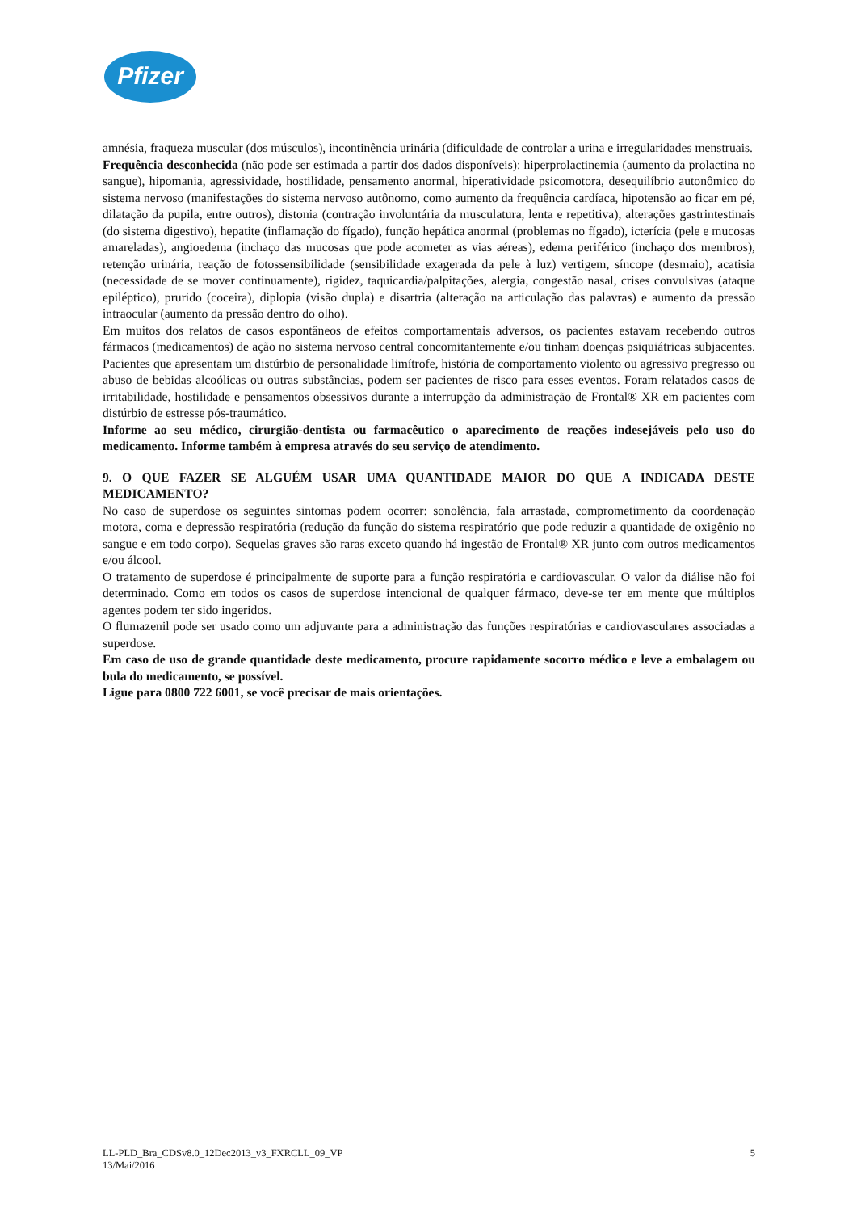Pfizer
amnésia, fraqueza muscular (dos músculos), incontinência urinária (dificuldade de controlar a urina e irregularidades menstruais.
Frequência desconhecida (não pode ser estimada a partir dos dados disponíveis): hiperprolactinemia (aumento da prolactina no sangue), hipomania, agressividade, hostilidade, pensamento anormal, hiperatividade psicomotora, desequilíbrio autonômico do sistema nervoso (manifestações do sistema nervoso autônomo, como aumento da frequência cardíaca, hipotensão ao ficar em pé, dilatação da pupila, entre outros), distonia (contração involuntária da musculatura, lenta e repetitiva), alterações gastrintestinais (do sistema digestivo), hepatite (inflamação do fígado), função hepática anormal (problemas no fígado), icterícia (pele e mucosas amareladas), angioedema (inchaço das mucosas que pode acometer as vias aéreas), edema periférico (inchaço dos membros), retenção urinária, reação de fotossensibilidade (sensibilidade exagerada da pele à luz) vertigem, síncope (desmaio), acatisia (necessidade de se mover continuamente), rigidez, taquicardia/palpitações, alergia, congestão nasal, crises convulsivas (ataque epiléptico), prurido (coceira), diplopia (visão dupla) e disartria (alteração na articulação das palavras) e aumento da pressão intraocular (aumento da pressão dentro do olho).
Em muitos dos relatos de casos espontâneos de efeitos comportamentais adversos, os pacientes estavam recebendo outros fármacos (medicamentos) de ação no sistema nervoso central concomitantemente e/ou tinham doenças psiquiátricas subjacentes. Pacientes que apresentam um distúrbio de personalidade limítrofe, história de comportamento violento ou agressivo pregresso ou abuso de bebidas alcoólicas ou outras substâncias, podem ser pacientes de risco para esses eventos. Foram relatados casos de irritabilidade, hostilidade e pensamentos obsessivos durante a interrupção da administração de Frontal® XR em pacientes com distúrbio de estresse pós-traumático.
Informe ao seu médico, cirurgião-dentista ou farmacêutico o aparecimento de reações indesejáveis pelo uso do medicamento. Informe também à empresa através do seu serviço de atendimento.
9. O QUE FAZER SE ALGUÉM USAR UMA QUANTIDADE MAIOR DO QUE A INDICADA DESTE MEDICAMENTO?
No caso de superdose os seguintes sintomas podem ocorrer: sonolência, fala arrastada, comprometimento da coordenação motora, coma e depressão respiratória (redução da função do sistema respiratório que pode reduzir a quantidade de oxigênio no sangue e em todo corpo). Sequelas graves são raras exceto quando há ingestão de Frontal® XR junto com outros medicamentos e/ou álcool.
O tratamento de superdose é principalmente de suporte para a função respiratória e cardiovascular. O valor da diálise não foi determinado. Como em todos os casos de superdose intencional de qualquer fármaco, deve-se ter em mente que múltiplos agentes podem ter sido ingeridos.
O flumazenil pode ser usado como um adjuvante para a administração das funções respiratórias e cardiovasculares associadas a superdose.
Em caso de uso de grande quantidade deste medicamento, procure rapidamente socorro médico e leve a embalagem ou bula do medicamento, se possível.
Ligue para 0800 722 6001, se você precisar de mais orientações.
LL-PLD_Bra_CDSv8.0_12Dec2013_v3_FXRCLL_09_VP
13/Mai/2016
5